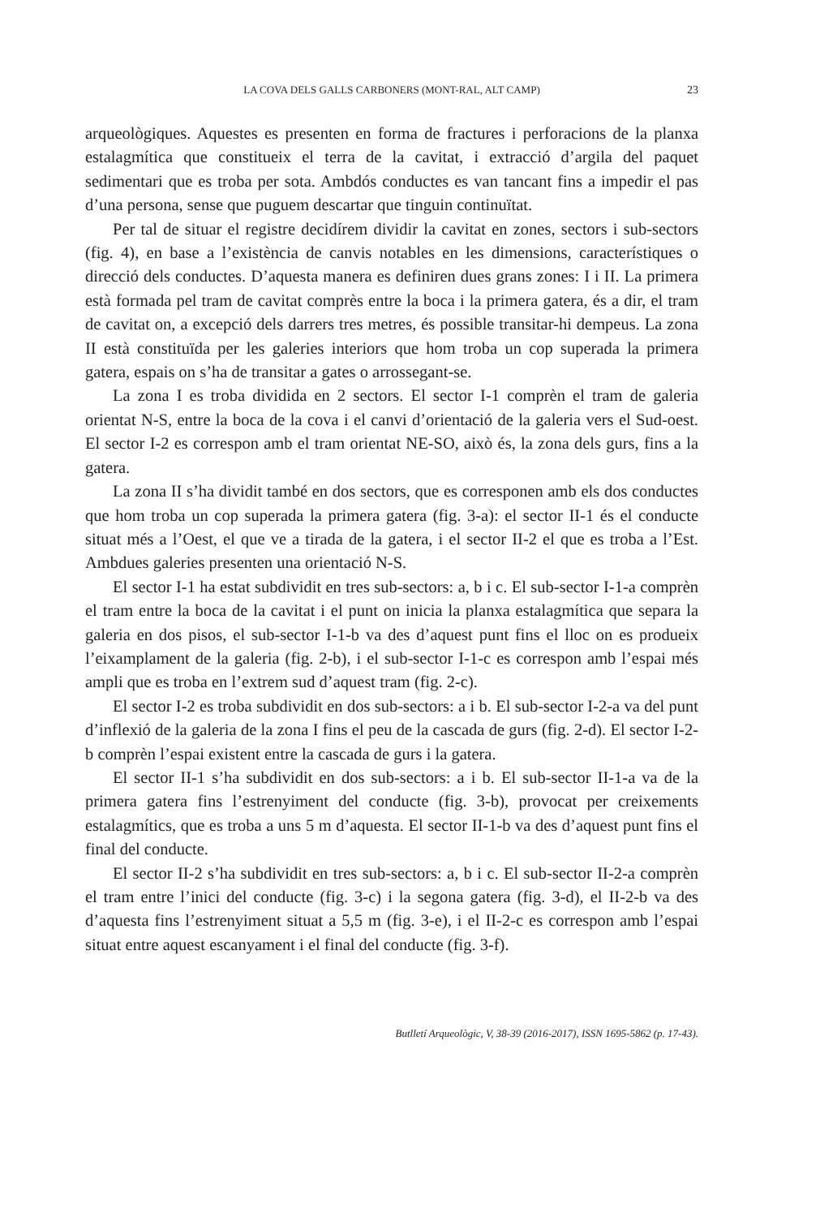LA COVA DELS GALLS CARBONERS (MONT-RAL, ALT CAMP) 23
arqueològiques. Aquestes es presenten en forma de fractures i perforacions de la planxa estalagmítica que constitueix el terra de la cavitat, i extracció d’argila del paquet sedimentari que es troba per sota. Ambdós conductes es van tancant fins a impedir el pas d’una persona, sense que puguem descartar que tinguin continuïtat.
Per tal de situar el registre decidírem dividir la cavitat en zones, sectors i sub-sectors (fig. 4), en base a l’existència de canvis notables en les dimensions, característiques o direcció dels conductes. D’aquesta manera es definiren dues grans zones: I i II. La primera està formada pel tram de cavitat comprès entre la boca i la primera gatera, és a dir, el tram de cavitat on, a excepció dels darrers tres metres, és possible transitar-hi dempeus. La zona II està constituïda per les galeries interiors que hom troba un cop superada la primera gatera, espais on s’ha de transitar a gates o arrossegant-se.
La zona I es troba dividida en 2 sectors. El sector I-1 comprèn el tram de galeria orientat N-S, entre la boca de la cova i el canvi d’orientació de la galeria vers el Sud-oest. El sector I-2 es correspon amb el tram orientat NE-SO, això és, la zona dels gurs, fins a la gatera.
La zona II s’ha dividit també en dos sectors, que es corresponen amb els dos conductes que hom troba un cop superada la primera gatera (fig. 3-a): el sector II-1 és el conducte situat més a l’Oest, el que ve a tirada de la gatera, i el sector II-2 el que es troba a l’Est. Ambdues galeries presenten una orientació N-S.
El sector I-1 ha estat subdividit en tres sub-sectors: a, b i c. El sub-sector I-1-a comprèn el tram entre la boca de la cavitat i el punt on inicia la planxa estalagmítica que separa la galeria en dos pisos, el sub-sector I-1-b va des d’aquest punt fins el lloc on es produeix l’eixamplament de la galeria (fig. 2-b), i el sub-sector I-1-c es correspon amb l’espai més ampli que es troba en l’extrem sud d’aquest tram (fig. 2-c).
El sector I-2 es troba subdividit en dos sub-sectors: a i b. El sub-sector I-2-a va del punt d’inflexió de la galeria de la zona I fins el peu de la cascada de gurs (fig. 2-d). El sector I-2-b comprèn l’espai existent entre la cascada de gurs i la gatera.
El sector II-1 s’ha subdividit en dos sub-sectors: a i b. El sub-sector II-1-a va de la primera gatera fins l’estrenyiment del conducte (fig. 3-b), provocat per creixements estalagmítics, que es troba a uns 5 m d’aquesta. El sector II-1-b va des d’aquest punt fins el final del conducte.
El sector II-2 s’ha subdividit en tres sub-sectors: a, b i c. El sub-sector II-2-a comprèn el tram entre l’inici del conducte (fig. 3-c) i la segona gatera (fig. 3-d), el II-2-b va des d’aquesta fins l’estrenyiment situat a 5,5 m (fig. 3-e), i el II-2-c es correspon amb l’espai situat entre aquest escanyament i el final del conducte (fig. 3-f).
Butlletí Arqueològic, V, 38-39 (2016-2017), ISSN 1695-5862 (p. 17-43).